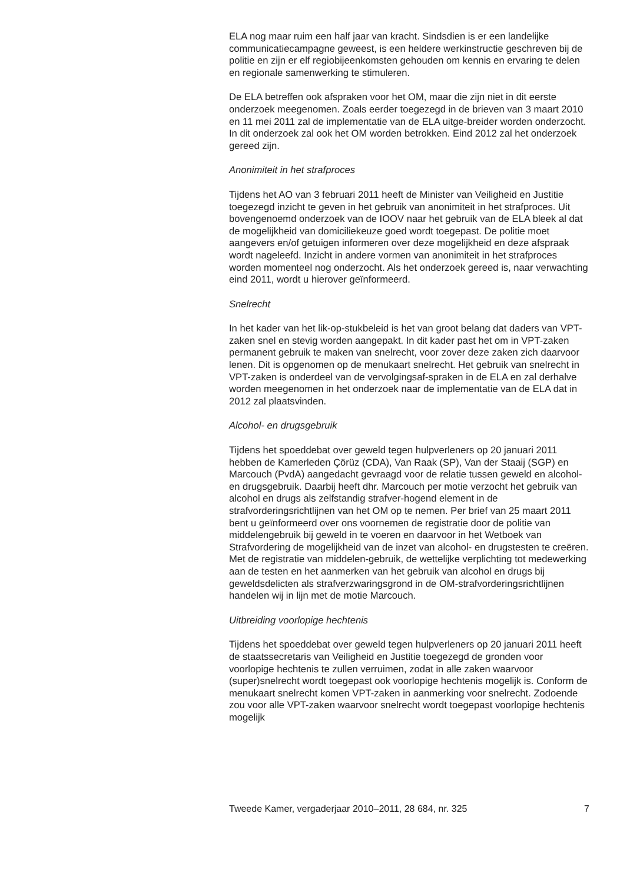ELA nog maar ruim een half jaar van kracht. Sindsdien is er een landelijke communicatiecampagne geweest, is een heldere werkinstructie geschreven bij de politie en zijn er elf regiobijeenkomsten gehouden om kennis en ervaring te delen en regionale samenwerking te stimuleren.
De ELA betreffen ook afspraken voor het OM, maar die zijn niet in dit eerste onderzoek meegenomen. Zoals eerder toegezegd in de brieven van 3 maart 2010 en 11 mei 2011 zal de implementatie van de ELA uitge-breider worden onderzocht. In dit onderzoek zal ook het OM worden betrokken. Eind 2012 zal het onderzoek gereed zijn.
Anonimiteit in het strafproces
Tijdens het AO van 3 februari 2011 heeft de Minister van Veiligheid en Justitie toegezegd inzicht te geven in het gebruik van anonimiteit in het strafproces. Uit bovengenoemd onderzoek van de IOOV naar het gebruik van de ELA bleek al dat de mogelijkheid van domiciliekeuze goed wordt toegepast. De politie moet aangevers en/of getuigen informeren over deze mogelijkheid en deze afspraak wordt nageleefd. Inzicht in andere vormen van anonimiteit in het strafproces worden momenteel nog onderzocht. Als het onderzoek gereed is, naar verwachting eind 2011, wordt u hierover geïnformeerd.
Snelrecht
In het kader van het lik-op-stukbeleid is het van groot belang dat daders van VPT-zaken snel en stevig worden aangepakt. In dit kader past het om in VPT-zaken permanent gebruik te maken van snelrecht, voor zover deze zaken zich daarvoor lenen. Dit is opgenomen op de menukaart snelrecht. Het gebruik van snelrecht in VPT-zaken is onderdeel van de vervolgingsaf-spraken in de ELA en zal derhalve worden meegenomen in het onderzoek naar de implementatie van de ELA dat in 2012 zal plaatsvinden.
Alcohol- en drugsgebruik
Tijdens het spoeddebat over geweld tegen hulpverleners op 20 januari 2011 hebben de Kamerleden Çörüz (CDA), Van Raak (SP), Van der Staaij (SGP) en Marcouch (PvdA) aangedacht gevraagd voor de relatie tussen geweld en alcohol- en drugsgebruik. Daarbij heeft dhr. Marcouch per motie verzocht het gebruik van alcohol en drugs als zelfstandig strafver-hogend element in de strafvorderingsrichtlijnen van het OM op te nemen. Per brief van 25 maart 2011 bent u geïnformeerd over ons voornemen de registratie door de politie van middelengebruik bij geweld in te voeren en daarvoor in het Wetboek van Strafvordering de mogelijkheid van de inzet van alcohol- en drugstesten te creëren. Met de registratie van middelen-gebruik, de wettelijke verplichting tot medewerking aan de testen en het aanmerken van het gebruik van alcohol en drugs bij geweldsdelicten als strafverzwaringsgrond in de OM-strafvorderingsrichtlijnen handelen wij in lijn met de motie Marcouch.
Uitbreiding voorlopige hechtenis
Tijdens het spoeddebat over geweld tegen hulpverleners op 20 januari 2011 heeft de staatssecretaris van Veiligheid en Justitie toegezegd de gronden voor voorlopige hechtenis te zullen verruimen, zodat in alle zaken waarvoor (super)snelrecht wordt toegepast ook voorlopige hechtenis mogelijk is. Conform de menukaart snelrecht komen VPT-zaken in aanmerking voor snelrecht. Zodoende zou voor alle VPT-zaken waarvoor snelrecht wordt toegepast voorlopige hechtenis mogelijk
Tweede Kamer, vergaderjaar 2010–2011, 28 684, nr. 325 7